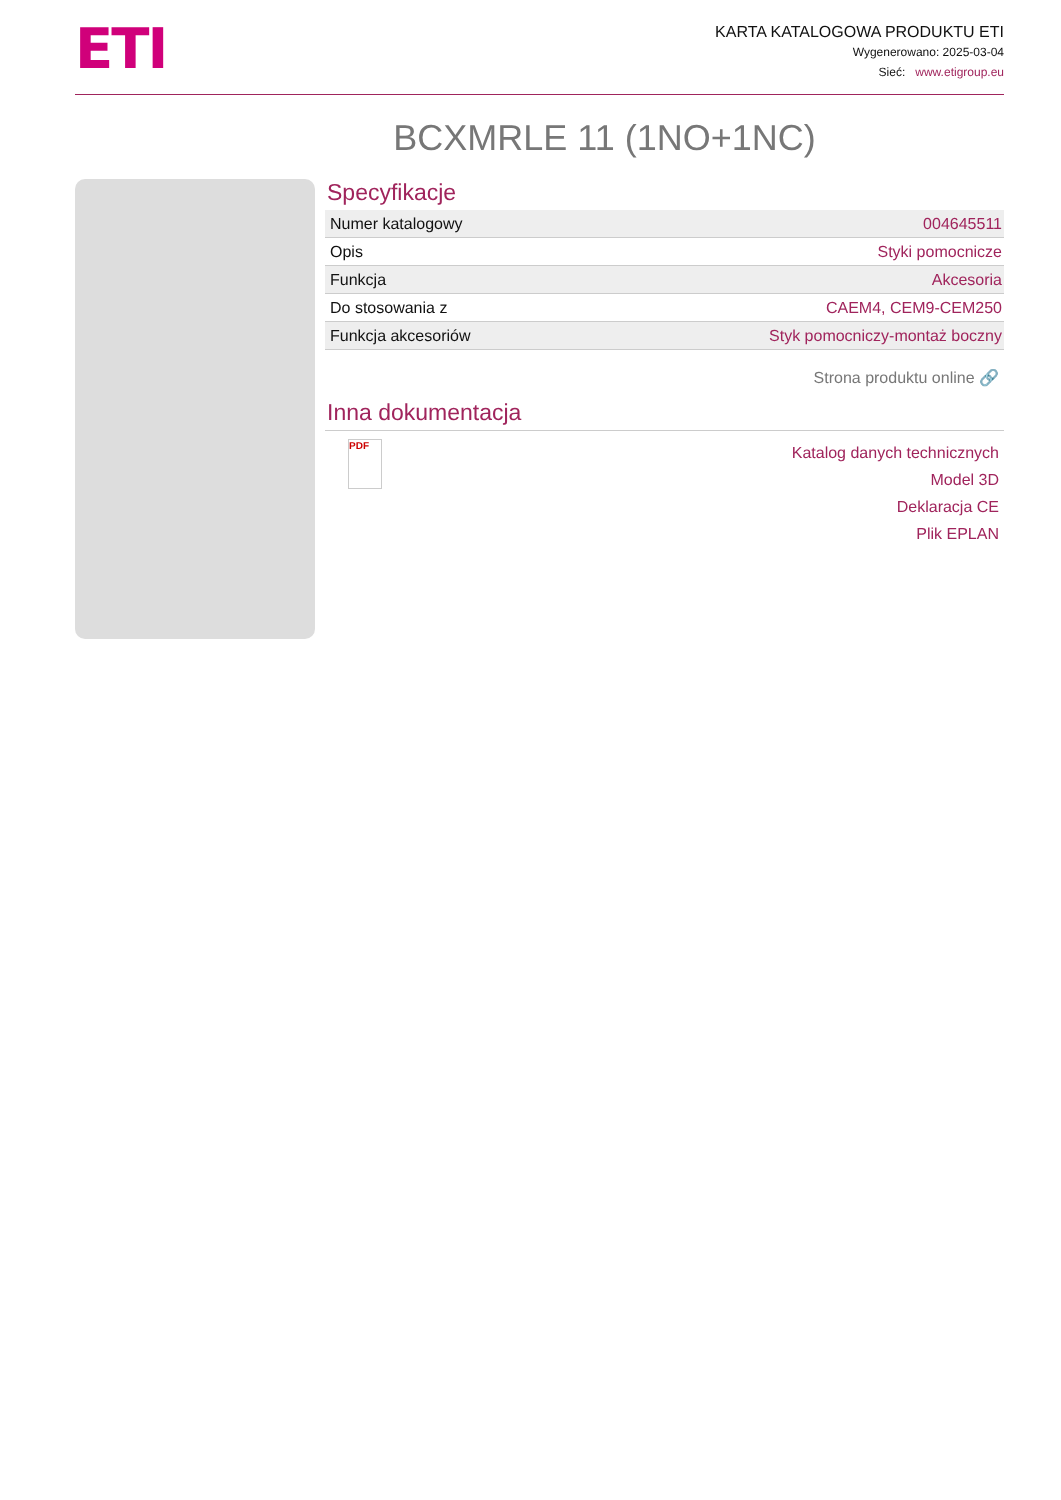ETI
KARTA KATALOGOWA PRODUKTU ETI
Wygenerowano: 2025-03-04
Sieć: www.etigroup.eu
BCXMRLE 11 (1NO+1NC)
Specyfikacje
| Numer katalogowy | 004645511 |
| Opis | Styki pomocnicze |
| Funkcja | Akcesoria |
| Do stosowania z | CAEM4, CEM9-CEM250 |
| Funkcja akcesoriów | Styk pomocniczy-montaż boczny |
Strona produktu online 🔗
Inna dokumentacja
PDF
Katalog danych technicznych
Model 3D
Deklaracja CE
Plik EPLAN